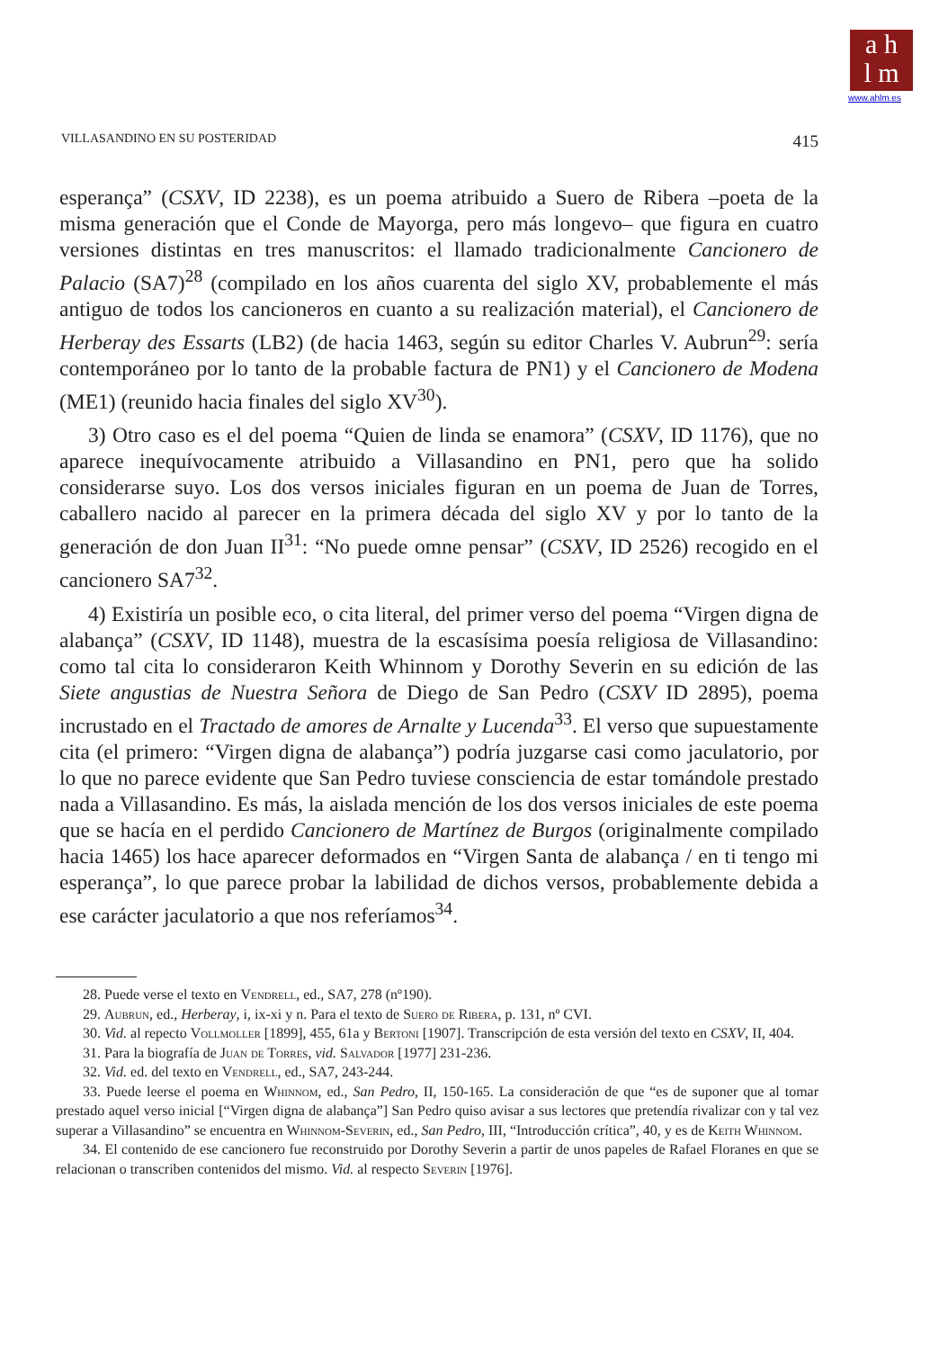a h
l m
www.ahlm.es
VILLASANDINO EN SU POSTERIDAD 415
esperança” (CSXV, ID 2238), es un poema atribuido a Suero de Ribera –poeta de la misma generación que el Conde de Mayorga, pero más longevo– que figura en cuatro versiones distintas en tres manuscritos: el llamado tradicionalmente Cancionero de Palacio (SA7)<sup>28</sup> (compilado en los años cuarenta del siglo XV, probablemente el más antiguo de todos los cancioneros en cuanto a su realización material), el Cancionero de Herberay des Essarts (LB2) (de hacia 1463, según su editor Charles V. Aubrun<sup>29</sup>: sería contemporáneo por lo tanto de la probable factura de PN1) y el Cancionero de Modena (ME1) (reunido hacia finales del siglo XV<sup>30</sup>).
3) Otro caso es el del poema “Quien de linda se enamora” (CSXV, ID 1176), que no aparece inequívocamente atribuido a Villasandino en PN1, pero que ha solido considerarse suyo. Los dos versos iniciales figuran en un poema de Juan de Torres, caballero nacido al parecer en la primera década del siglo XV y por lo tanto de la generación de don Juan II<sup>31</sup>: “No puede omne pensar” (CSXV, ID 2526) recogido en el cancionero SA7<sup>32</sup>.
4) Existiría un posible eco, o cita literal, del primer verso del poema “Virgen digna de alabança” (CSXV, ID 1148), muestra de la escasísima poesía religiosa de Villasandino: como tal cita lo consideraron Keith Whinnom y Dorothy Severin en su edición de las Siete angustias de Nuestra Señora de Diego de San Pedro (CSXV ID 2895), poema incrustado en el Tractado de amores de Arnalte y Lucenda<sup>33</sup>. El verso que supuestamente cita (el primero: “Virgen digna de alabança”) podría juzgarse casi como jaculatorio, por lo que no parece evidente que San Pedro tuviese consciencia de estar tomándole prestado nada a Villasandino. Es más, la aislada mención de los dos versos iniciales de este poema que se hacía en el perdido Cancionero de Martínez de Burgos (originalmente compilado hacia 1465) los hace aparecer deformados en “Virgen Santa de alabança / en ti tengo mi esperança”, lo que parece probar la labilidad de dichos versos, probablemente debida a ese carácter jaculatorio a que nos referíamos<sup>34</sup>.
28. Puede verse el texto en Vendrell, ed., SA7, 278 (nº190).
29. Aubrun, ed., Herberay, i, ix-xi y n. Para el texto de Suero de Ribera, p. 131, nº CVI.
30. Vid. al repecto Vollmoller [1899], 455, 61a y Bertoni [1907]. Transcripción de esta versión del texto en CSXV, II, 404.
31. Para la biografía de Juan de Torres, vid. Salvador [1977] 231-236.
32. Vid. ed. del texto en Vendrell, ed., SA7, 243-244.
33. Puede leerse el poema en Whinnom, ed., San Pedro, II, 150-165. La consideración de que “es de suponer que al tomar prestado aquel verso inicial [“Virgen digna de alabança”] San Pedro quiso avisar a sus lectores que pretendía rivalizar con y tal vez superar a Villasandino” se encuentra en Whinnom-Severin, ed., San Pedro, III, “Introducción crítica”, 40, y es de Keith Whinnom.
34. El contenido de ese cancionero fue reconstruido por Dorothy Severin a partir de unos papeles de Rafael Floranes en que se relacionan o transcriben contenidos del mismo. Vid. al respecto Severin [1976].